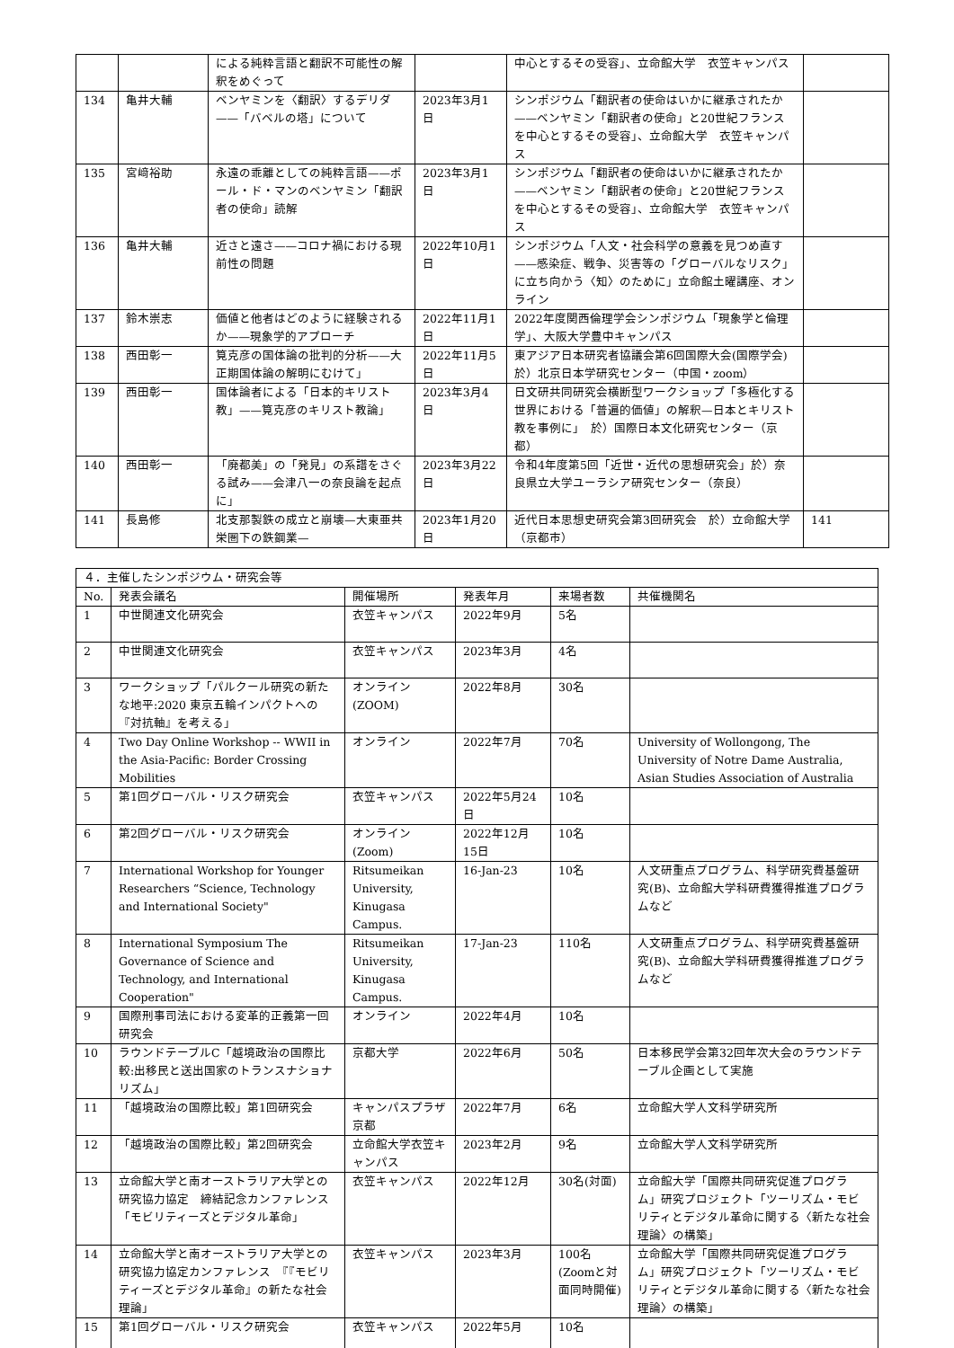| | | による純粋言語と翻訳不可能性の解釈をめぐって | | 中心とするその受容」、立命館大学 衣笠キャンパス | |
| 134 | 亀井大輔 | ベンヤミンを〈翻訳〉するデリダ——「バベルの塔」について | 2023年3月1日 | シンポジウム「翻訳者の使命はいかに継承されたか——ベンヤミン「翻訳者の使命」と20世紀フランスを中心とするその受容」、立命館大学 衣笠キャンパス | |
| 135 | 宮﨑裕助 | 永遠の乖離としての純粋言語——ポール・ド・マンのベンヤミン「翻訳者の使命」読解 | 2023年3月1日 | シンポジウム「翻訳者の使命はいかに継承されたか——ベンヤミン「翻訳者の使命」と20世紀フランスを中心とするその受容」、立命館大学 衣笠キャンパス | |
| 136 | 亀井大輔 | 近さと遠さ——コロナ禍における現前性の問題 | 2022年10月1日 | シンポジウム「人文・社会科学の意義を見つめ直す——感染症、戦争、災害等の「グローバルなリスク」に立ち向かう〈知〉のために」立命館土曜講座、オンライン | |
| 137 | 鈴木崇志 | 価値と他者はどのように経験されるか——現象学的アプローチ | 2022年11月1日 | 2022年度関西倫理学会シンポジウム「現象学と倫理学」、大阪大学豊中キャンパス | |
| 138 | 西田彰一 | 筧克彦の国体論の批判的分析——大正期国体論の解明にむけて」 | 2022年11月5日 | 東アジア日本研究者協議会第6回国際大会(国際学会)於）北京日本学研究センター（中国・zoom） | |
| 139 | 西田彰一 | 国体論者による「日本的キリスト教」——筧克彦のキリスト教論」 | 2023年3月4日 | 日文研共同研究会横断型ワークショップ「多極化する世界における「普遍的価値」の解釈—日本とキリスト教を事例に」 於）国際日本文化研究センター（京都） | |
| 140 | 西田彰一 | 「廃都美」の「発見」の系譜をさぐる試み——会津八一の奈良論を起点に」 | 2023年3月22日 | 令和4年度第5回「近世・近代の思想研究会」於）奈良県立大学ユーラシア研究センター（奈良） | |
| 141 | 長島修 | 北支那製鉄の成立と崩壊—大東亜共栄圏下の鉄鋼業— | 2023年1月20日 | 近代日本思想史研究会第3回研究会 於）立命館大学（京都市） | 141 |
| ４．主催したシンポジウム・研究会等 | | | | | |
| No. | 発表会議名 | 開催場所 | 発表年月 | 来場者数 | 共催機関名 |
| 1 | 中世関連文化研究会 | 衣笠キャンパス | 2022年9月 | 5名 | |
| 2 | 中世関連文化研究会 | 衣笠キャンパス | 2023年3月 | 4名 | |
| 3 | ワークショップ「パルクール研究の新たな地平:2020 東京五輪インパクトへの『対抗軸』を考える」 | オンライン(ZOOM) | 2022年8月 | 30名 | |
| 4 | Two Day Online Workshop -- WWII in the Asia-Pacific: Border Crossing Mobilities | オンライン | 2022年7月 | 70名 | University of Wollongong, The University of Notre Dame Australia, Asian Studies Association of Australia |
| 5 | 第1回グローバル・リスク研究会 | 衣笠キャンパス | 2022年5月24日 | 10名 | |
| 6 | 第2回グローバル・リスク研究会 | オンライン(Zoom) | 2022年12月15日 | 10名 | |
| 7 | International Workshop for Younger Researchers “Science, Technology and International Society" | Ritsumeikan University, Kinugasa Campus. | 16-Jan-23 | 10名 | 人文研重点プログラム、科学研究費基盤研究(B)、立命館大学科研費獲得推進プログラムなど |
| 8 | International Symposium The Governance of Science and Technology, and International Cooperation" | Ritsumeikan University, Kinugasa Campus. | 17-Jan-23 | 110名 | 人文研重点プログラム、科学研究費基盤研究(B)、立命館大学科研費獲得推進プログラムなど |
| 9 | 国際刑事司法における変革的正義第一回研究会 | オンライン | 2022年4月 | 10名 | |
| 10 | ラウンドテーブルC「越境政治の国際比較:出移民と送出国家のトランスナショナリズム」 | 京都大学 | 2022年6月 | 50名 | 日本移民学会第32回年次大会のラウンドテーブル企画として実施 |
| 11 | 「越境政治の国際比較」第1回研究会 | キャンパスプラザ京都 | 2022年7月 | 6名 | 立命館大学人文科学研究所 |
| 12 | 「越境政治の国際比較」第2回研究会 | 立命館大学衣笠キャンパス | 2023年2月 | 9名 | 立命館大学人文科学研究所 |
| 13 | 立命館大学と南オーストラリア大学との研究協力協定 締結記念カンファレンス「モビリティーズとデジタル革命」 | 衣笠キャンパス | 2022年12月 | 30名(対面) | 立命館大学「国際共同研究促進プログラム」研究プロジェクト「ツーリズム・モビリティとデジタル革命に関する〈新たな社会理論〉の構築」 |
| 14 | 立命館大学と南オーストラリア大学との研究協力協定カンファレンス 『『モビリティーズとデジタル革命』の新たな社会理論」 | 衣笠キャンパス | 2023年3月 | 100名(Zoomと対面同時開催) | 立命館大学「国際共同研究促進プログラム」研究プロジェクト「ツーリズム・モビリティとデジタル革命に関する〈新たな社会理論〉の構築」 |
| 15 | 第1回グローバル・リスク研究会 | 衣笠キャンパス | 2022年5月 | 10名 | |